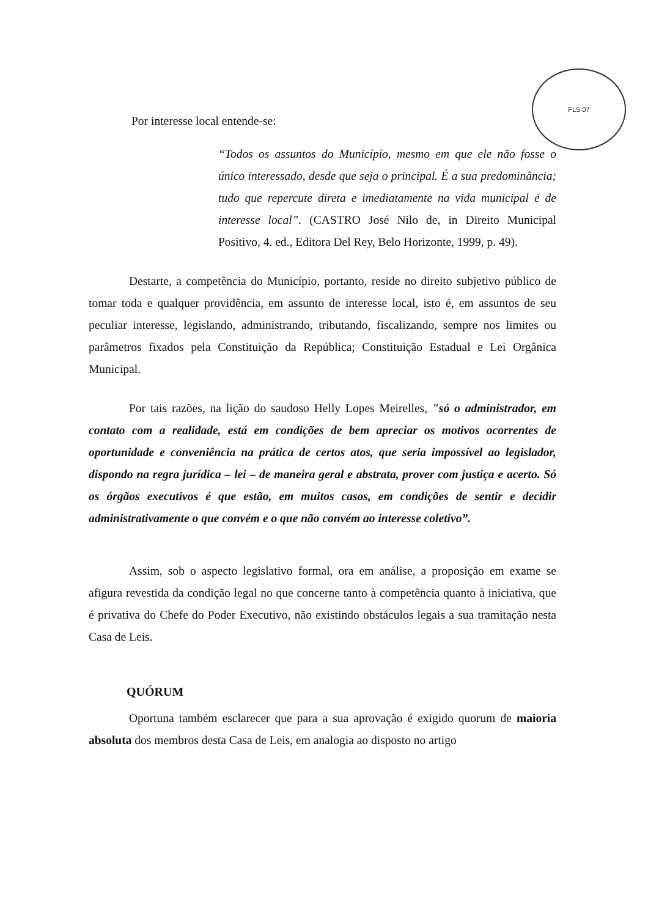FLS 07
Por interesse local entende-se:
“Todos os assuntos do Município, mesmo em que ele não fosse o único interessado, desde que seja o principal. É a sua predominância; tudo que repercute direta e imediatamente na vida municipal é de interesse local”. (CASTRO José Nilo de, in Direito Municipal Positivo, 4. ed., Editora Del Rey, Belo Horizonte, 1999, p. 49).
Destarte, a competência do Município, portanto, reside no direito subjetivo público de tomar toda e qualquer providência, em assunto de interesse local, isto é, em assuntos de seu peculiar interesse, legislando, administrando, tributando, fiscalizando, sempre nos limites ou parâmetros fixados pela Constituição da República; Constituição Estadual e Lei Orgânica Municipal.
Por tais razões, na lição do saudoso Helly Lopes Meirelles, "só o administrador, em contato com a realidade, está em condições de bem apreciar os motivos ocorrentes de oportunidade e conveniência na prática de certos atos, que seria impossível ao legislador, dispondo na regra jurídica – lei – de maneira geral e abstrata, prover com justiça e acerto. Só os órgãos executivos é que estão, em muitos casos, em condições de sentir e decidir administrativamente o que convém e o que não convém ao interesse coletivo”.
Assim, sob o aspecto legislativo formal, ora em análise, a proposição em exame se afigura revestida da condição legal no que concerne tanto à competência quanto à iniciativa, que é privativa do Chefe do Poder Executivo, não existindo obstáculos legais a sua tramitação nesta Casa de Leis.
QUÓRUM
Oportuna também esclarecer que para a sua aprovação é exigido quorum de maioria absoluta dos membros desta Casa de Leis, em analogia ao disposto no artigo